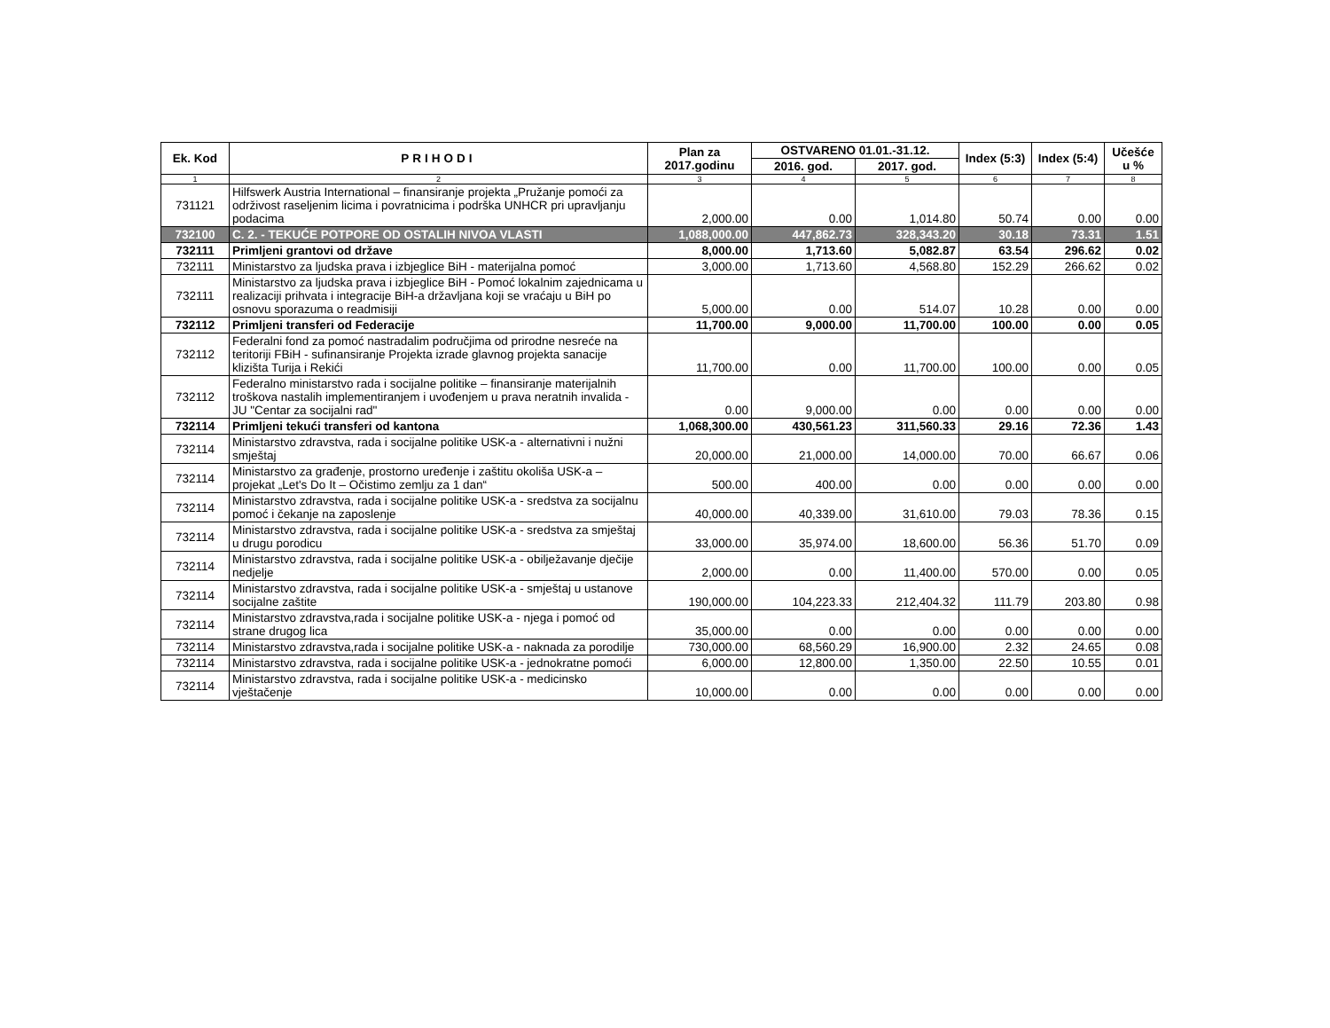| Ek. Kod | PRIHODI | Plan za 2017.godinu | OSTVARENO 01.01.-31.12. | | Index (5:3) | Index (5:4) | Učešće u % |
| --- | --- | --- | --- | --- | --- | --- | --- |
| | | | 2016. god. | 2017. god. | | | |
| 1 | 2 | 3 | 4 | 5 | 6 | 7 | 8 |
| 731121 | Hilfswerk Austria International – finansiranje projekta „Pružanje pomoći za održivost raseljenim licima i povratnicima i podrška UNHCR pri upravljanju podacima | 2,000.00 | 0.00 | 1,014.80 | 50.74 | 0.00 | 0.00 |
| 732100 | C. 2. - TEKUĆE POTPORE OD OSTALIH NIVOA VLASTI | 1,088,000.00 | 447,862.73 | 328,343.20 | 30.18 | 73.31 | 1.51 |
| 732111 | Primljeni grantovi od države | 8,000.00 | 1,713.60 | 5,082.87 | 63.54 | 296.62 | 0.02 |
| 732111 | Ministarstvo za ljudska prava i izbjeglice BiH - materijalna pomoć | 3,000.00 | 1,713.60 | 4,568.80 | 152.29 | 266.62 | 0.02 |
| 732111 | Ministarstvo za ljudska prava i izbjeglice BiH - Pomoć lokalnim zajednicama u realizaciji prihvata i integracije BiH-a državljana koji se vraćaju u BiH po osnovu sporazuma o readmisiji | 5,000.00 | 0.00 | 514.07 | 10.28 | 0.00 | 0.00 |
| 732112 | Primljeni transferi od Federacije | 11,700.00 | 9,000.00 | 11,700.00 | 100.00 | 0.00 | 0.05 |
| 732112 | Federalni fond za pomoć nastradalim područjima od prirodne nesreće na teritoriji FBiH - sufinansiranje Projekta izrade glavnog projekta sanacije klizišta Turija i Rekići | 11,700.00 | 0.00 | 11,700.00 | 100.00 | 0.00 | 0.05 |
| 732112 | Federalno ministarstvo rada i socijalne politike – finansiranje materijalnih troškova nastalih implementiranjem i uvođenjem u prava neratnih invalida - JU "Centar za socijalni rad" | 0.00 | 9,000.00 | 0.00 | 0.00 | 0.00 | 0.00 |
| 732114 | Primljeni tekući transferi od kantona | 1,068,300.00 | 430,561.23 | 311,560.33 | 29.16 | 72.36 | 1.43 |
| 732114 | Ministarstvo zdravstva, rada i socijalne politike USK-a - alternativni i nužni smještaj | 20,000.00 | 21,000.00 | 14,000.00 | 70.00 | 66.67 | 0.06 |
| 732114 | Ministarstvo za građenje, prostorno uređenje i zaštitu okoliša USK-a – projekat „Let's Do It – Očistimo zemlju za 1 dan“ | 500.00 | 400.00 | 0.00 | 0.00 | 0.00 | 0.00 |
| 732114 | Ministarstvo zdravstva, rada i socijalne politike USK-a - sredstva za socijalnu pomoć i čekanje na zaposlenje | 40,000.00 | 40,339.00 | 31,610.00 | 79.03 | 78.36 | 0.15 |
| 732114 | Ministarstvo zdravstva, rada i socijalne politike USK-a - sredstva za smještaj u drugu porodicu | 33,000.00 | 35,974.00 | 18,600.00 | 56.36 | 51.70 | 0.09 |
| 732114 | Ministarstvo zdravstva, rada i socijalne politike USK-a - obilježavanje dječije nedjelje | 2,000.00 | 0.00 | 11,400.00 | 570.00 | 0.00 | 0.05 |
| 732114 | Ministarstvo zdravstva, rada i socijalne politike USK-a - smještaj u ustanove socijalne zaštite | 190,000.00 | 104,223.33 | 212,404.32 | 111.79 | 203.80 | 0.98 |
| 732114 | Ministarstvo zdravstva,rada i socijalne politike USK-a - njega i pomoć od strane drugog lica | 35,000.00 | 0.00 | 0.00 | 0.00 | 0.00 | 0.00 |
| 732114 | Ministarstvo zdravstva,rada i socijalne politike USK-a - naknada za porodilje | 730,000.00 | 68,560.29 | 16,900.00 | 2.32 | 24.65 | 0.08 |
| 732114 | Ministarstvo zdravstva, rada i socijalne politike USK-a - jednokratne pomoći | 6,000.00 | 12,800.00 | 1,350.00 | 22.50 | 10.55 | 0.01 |
| 732114 | Ministarstvo zdravstva, rada i socijalne politike USK-a - medicinsko vještačenje | 10,000.00 | 0.00 | 0.00 | 0.00 | 0.00 | 0.00 |